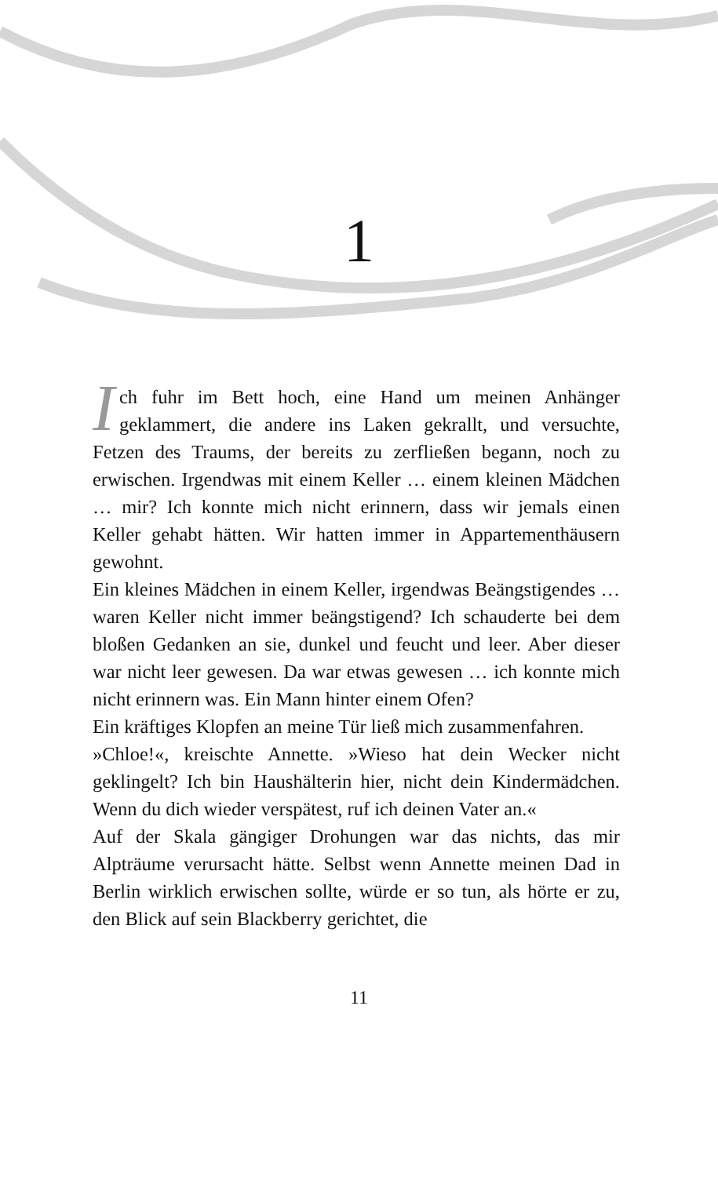1
Ich fuhr im Bett hoch, eine Hand um meinen Anhänger geklammert, die andere ins Laken gekrallt, und versuchte, Fetzen des Traums, der bereits zu zerfließen begann, noch zu erwischen. Irgendwas mit einem Keller … einem kleinen Mädchen … mir? Ich konnte mich nicht erinnern, dass wir jemals einen Keller gehabt hätten. Wir hatten immer in Appartementhäusern gewohnt.
Ein kleines Mädchen in einem Keller, irgendwas Beängstigendes … waren Keller nicht immer beängstigend? Ich schauderte bei dem bloßen Gedanken an sie, dunkel und feucht und leer. Aber dieser war nicht leer gewesen. Da war etwas gewesen … ich konnte mich nicht erinnern was. Ein Mann hinter einem Ofen?
Ein kräftiges Klopfen an meine Tür ließ mich zusammenfahren.
»Chloe!«, kreischte Annette. »Wieso hat dein Wecker nicht geklingelt? Ich bin Haushälterin hier, nicht dein Kindermädchen. Wenn du dich wieder verspätest, ruf ich deinen Vater an.«
Auf der Skala gängiger Drohungen war das nichts, das mir Alpträume verursacht hätte. Selbst wenn Annette meinen Dad in Berlin wirklich erwischen sollte, würde er so tun, als hörte er zu, den Blick auf sein Blackberry gerichtet, die
11